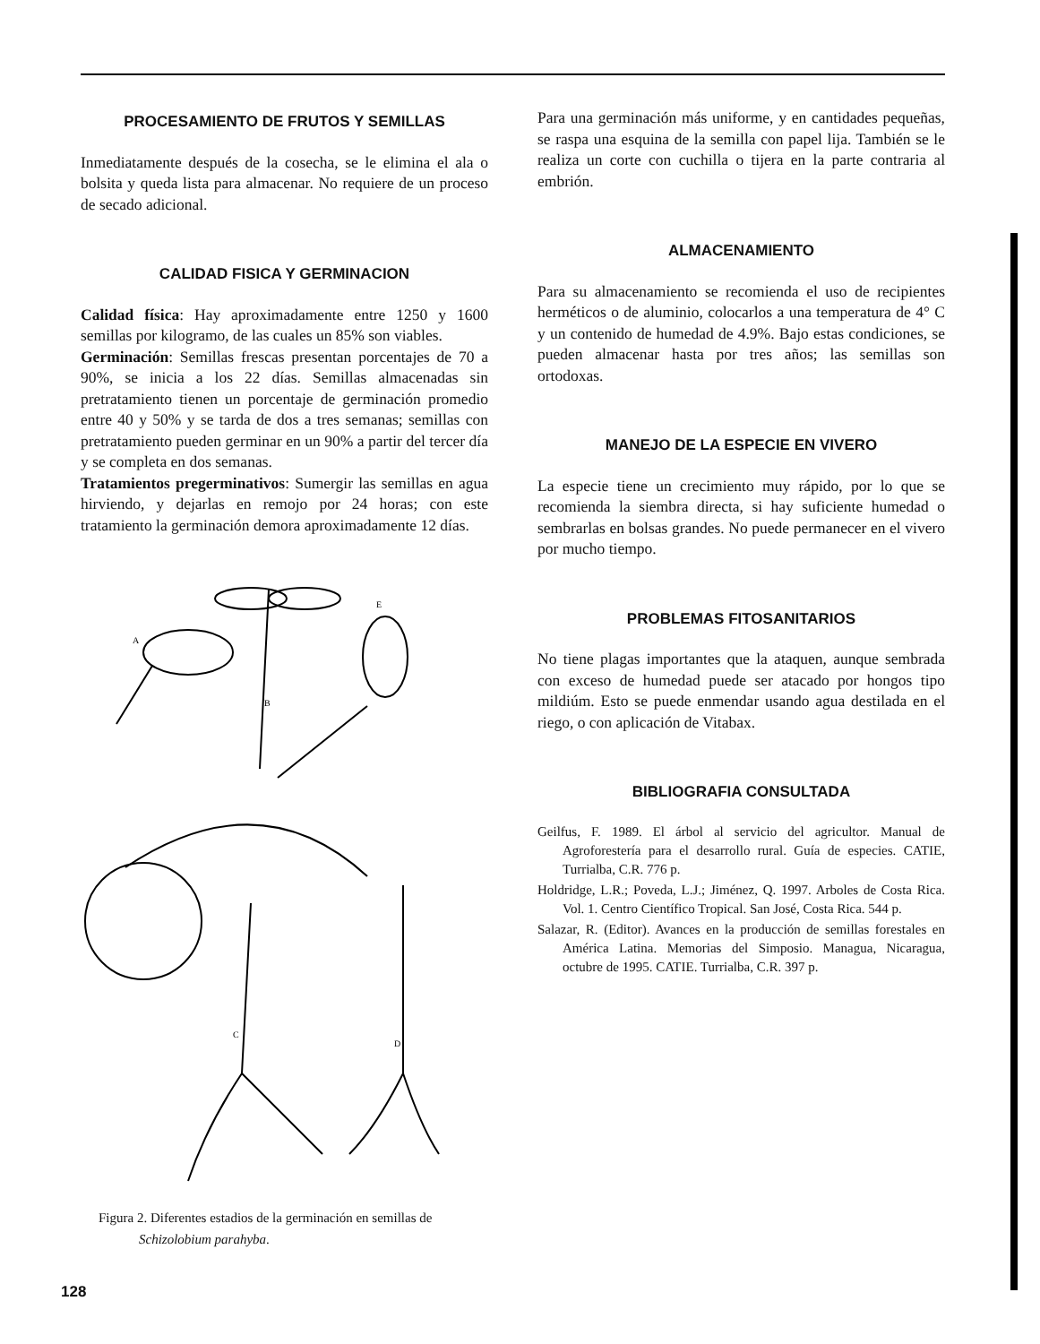PROCESAMIENTO DE FRUTOS Y SEMILLAS
Inmediatamente después de la cosecha, se le elimina el ala o bolsita y queda lista para almacenar. No requiere de un proceso de secado adicional.
CALIDAD FISICA Y GERMINACION
Calidad física: Hay aproximadamente entre 1250 y 1600 semillas por kilogramo, de las cuales un 85% son viables.
Germinación: Semillas frescas presentan porcentajes de 70 a 90%, se inicia a los 22 días. Semillas almacenadas sin pretratamiento tienen un porcentaje de germinación promedio entre 40 y 50% y se tarda de dos a tres semanas; semillas con pretratamiento pueden germinar en un 90% a partir del tercer día y se completa en dos semanas.
Tratamientos pregerminativos: Sumergir las semillas en agua hirviendo, y dejarlas en remojo por 24 horas; con este tratamiento la germinación demora aproximadamente 12 días.
A
B
C
D
E
Figura 2. Diferentes estadios de la germinación en semillas de
Schizolobium parahyba.
Para una germinación más uniforme, y en cantidades pequeñas, se raspa una esquina de la semilla con papel lija. También se le realiza un corte con cuchilla o tijera en la parte contraria al embrión.
ALMACENAMIENTO
Para su almacenamiento se recomienda el uso de recipientes herméticos o de aluminio, colocarlos a una temperatura de 4° C y un contenido de humedad de 4.9%. Bajo estas condiciones, se pueden almacenar hasta por tres años; las semillas son ortodoxas.
MANEJO DE LA ESPECIE EN VIVERO
La especie tiene un crecimiento muy rápido, por lo que se recomienda la siembra directa, si hay suficiente humedad o sembrarlas en bolsas grandes. No puede permanecer en el vivero por mucho tiempo.
PROBLEMAS FITOSANITARIOS
No tiene plagas importantes que la ataquen, aunque sembrada con exceso de humedad puede ser atacado por hongos tipo mildiúm. Esto se puede enmendar usando agua destilada en el riego, o con aplicación de Vitabax.
BIBLIOGRAFIA CONSULTADA
Geilfus, F. 1989. El árbol al servicio del agricultor. Manual de Agroforestería para el desarrollo rural. Guía de especies. CATIE, Turrialba, C.R. 776 p.
Holdridge, L.R.; Poveda, L.J.; Jiménez, Q. 1997. Arboles de Costa Rica. Vol. 1. Centro Científico Tropical. San José, Costa Rica. 544 p.
Salazar, R. (Editor). Avances en la producción de semillas forestales en América Latina. Memorias del Simposio. Managua, Nicaragua, octubre de 1995. CATIE. Turrialba, C.R. 397 p.
128